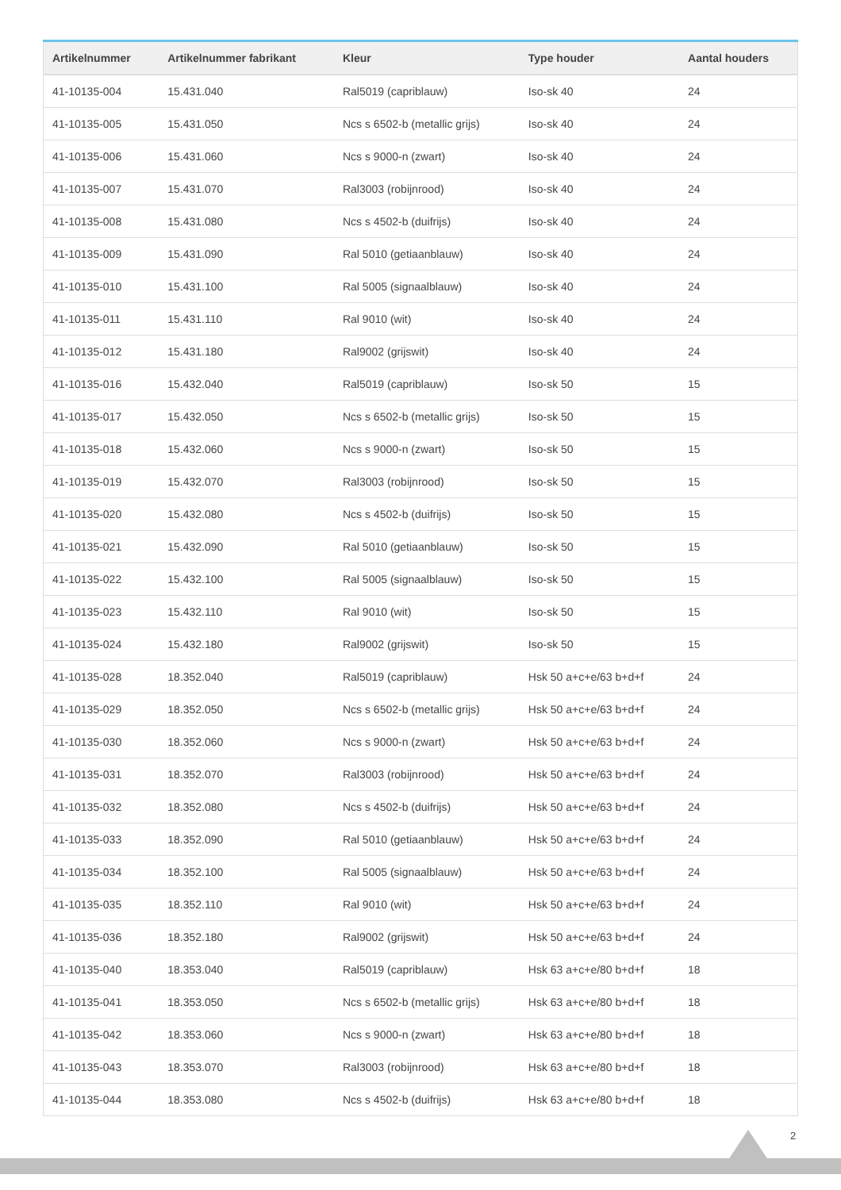| Artikelnummer | Artikelnummer fabrikant | Kleur | Type houder | Aantal houders |
| --- | --- | --- | --- | --- |
| 41-10135-004 | 15.431.040 | Ral5019 (capriblauw) | Iso-sk 40 | 24 |
| 41-10135-005 | 15.431.050 | Ncs s 6502-b (metallic grijs) | Iso-sk 40 | 24 |
| 41-10135-006 | 15.431.060 | Ncs s 9000-n (zwart) | Iso-sk 40 | 24 |
| 41-10135-007 | 15.431.070 | Ral3003 (robijnrood) | Iso-sk 40 | 24 |
| 41-10135-008 | 15.431.080 | Ncs s 4502-b (duifrijs) | Iso-sk 40 | 24 |
| 41-10135-009 | 15.431.090 | Ral 5010 (getiaanblauw) | Iso-sk 40 | 24 |
| 41-10135-010 | 15.431.100 | Ral 5005 (signaalblauw) | Iso-sk 40 | 24 |
| 41-10135-011 | 15.431.110 | Ral 9010 (wit) | Iso-sk 40 | 24 |
| 41-10135-012 | 15.431.180 | Ral9002 (grijswit) | Iso-sk 40 | 24 |
| 41-10135-016 | 15.432.040 | Ral5019 (capriblauw) | Iso-sk 50 | 15 |
| 41-10135-017 | 15.432.050 | Ncs s 6502-b (metallic grijs) | Iso-sk 50 | 15 |
| 41-10135-018 | 15.432.060 | Ncs s 9000-n (zwart) | Iso-sk 50 | 15 |
| 41-10135-019 | 15.432.070 | Ral3003 (robijnrood) | Iso-sk 50 | 15 |
| 41-10135-020 | 15.432.080 | Ncs s 4502-b (duifrijs) | Iso-sk 50 | 15 |
| 41-10135-021 | 15.432.090 | Ral 5010 (getiaanblauw) | Iso-sk 50 | 15 |
| 41-10135-022 | 15.432.100 | Ral 5005 (signaalblauw) | Iso-sk 50 | 15 |
| 41-10135-023 | 15.432.110 | Ral 9010 (wit) | Iso-sk 50 | 15 |
| 41-10135-024 | 15.432.180 | Ral9002 (grijswit) | Iso-sk 50 | 15 |
| 41-10135-028 | 18.352.040 | Ral5019 (capriblauw) | Hsk 50 a+c+e/63 b+d+f | 24 |
| 41-10135-029 | 18.352.050 | Ncs s 6502-b (metallic grijs) | Hsk 50 a+c+e/63 b+d+f | 24 |
| 41-10135-030 | 18.352.060 | Ncs s 9000-n (zwart) | Hsk 50 a+c+e/63 b+d+f | 24 |
| 41-10135-031 | 18.352.070 | Ral3003 (robijnrood) | Hsk 50 a+c+e/63 b+d+f | 24 |
| 41-10135-032 | 18.352.080 | Ncs s 4502-b (duifrijs) | Hsk 50 a+c+e/63 b+d+f | 24 |
| 41-10135-033 | 18.352.090 | Ral 5010 (getiaanblauw) | Hsk 50 a+c+e/63 b+d+f | 24 |
| 41-10135-034 | 18.352.100 | Ral 5005 (signaalblauw) | Hsk 50 a+c+e/63 b+d+f | 24 |
| 41-10135-035 | 18.352.110 | Ral 9010 (wit) | Hsk 50 a+c+e/63 b+d+f | 24 |
| 41-10135-036 | 18.352.180 | Ral9002 (grijswit) | Hsk 50 a+c+e/63 b+d+f | 24 |
| 41-10135-040 | 18.353.040 | Ral5019 (capriblauw) | Hsk 63 a+c+e/80 b+d+f | 18 |
| 41-10135-041 | 18.353.050 | Ncs s 6502-b (metallic grijs) | Hsk 63 a+c+e/80 b+d+f | 18 |
| 41-10135-042 | 18.353.060 | Ncs s 9000-n (zwart) | Hsk 63 a+c+e/80 b+d+f | 18 |
| 41-10135-043 | 18.353.070 | Ral3003 (robijnrood) | Hsk 63 a+c+e/80 b+d+f | 18 |
| 41-10135-044 | 18.353.080 | Ncs s 4502-b (duifrijs) | Hsk 63 a+c+e/80 b+d+f | 18 |
2